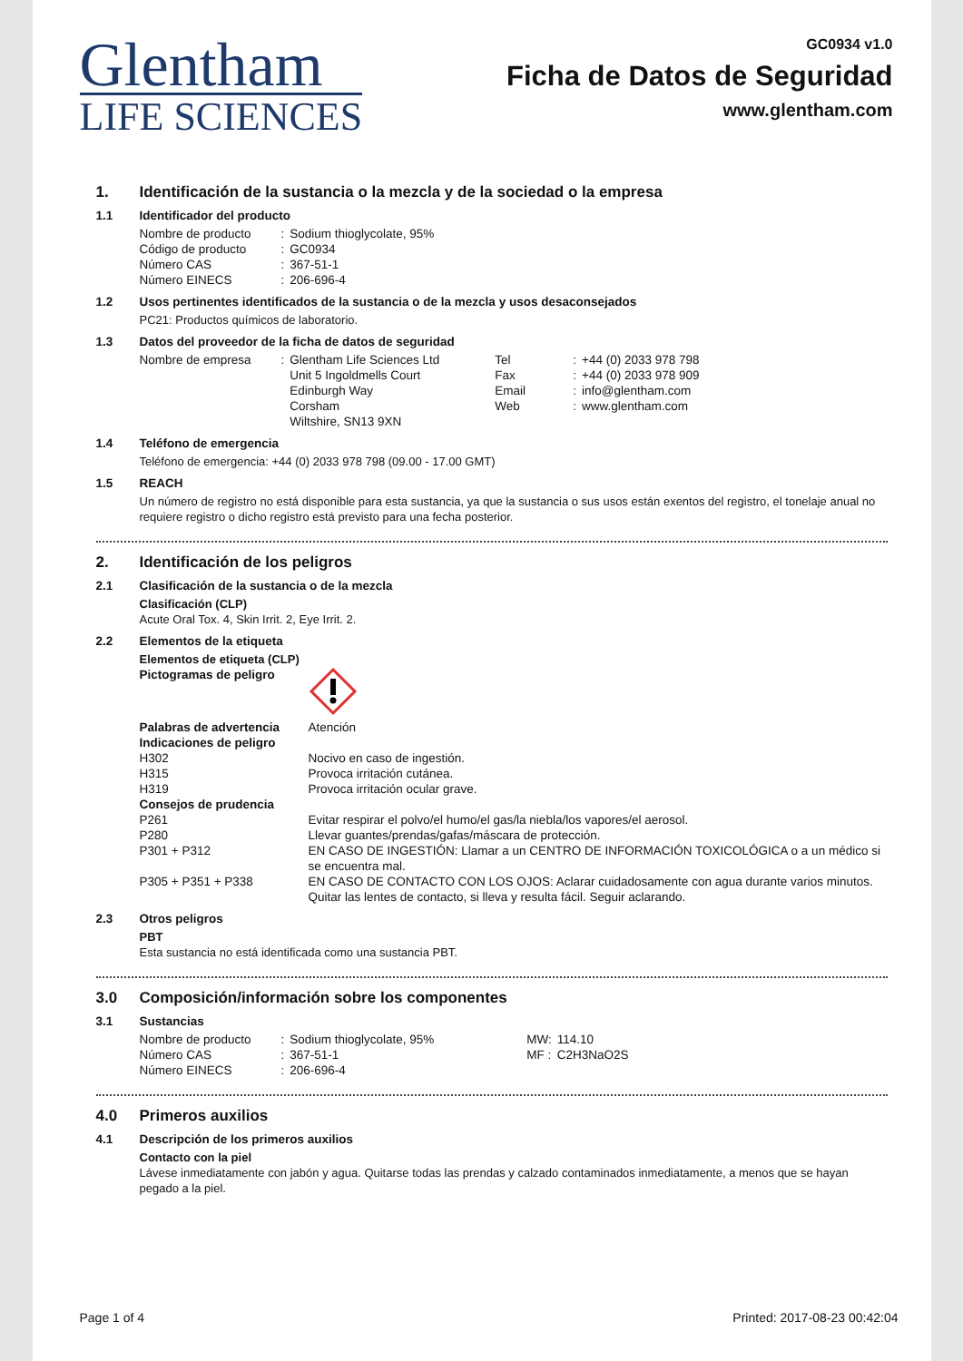Glentham
LIFE SCIENCES
GC0934 v1.0
Ficha de Datos de Seguridad
www.glentham.com
1. Identificación de la sustancia o la mezcla y de la sociedad o la empresa
1.1 Identificador del producto
| Nombre de producto | : | Sodium thioglycolate, 95% |
| Código de producto | : | GC0934 |
| Número CAS | : | 367-51-1 |
| Número EINECS | : | 206-696-4 |
1.2 Usos pertinentes identificados de la sustancia o de la mezcla y usos desaconsejados
PC21: Productos químicos de laboratorio.
1.3 Datos del proveedor de la ficha de datos de seguridad
| Nombre de empresa | : | Glentham Life Sciences Ltd Unit 5 Ingoldmells Court Edinburgh Way Corsham Wiltshire, SN13 9XN | Tel Fax Email Web | : : : : | +44 (0) 2033 978 798 +44 (0) 2033 978 909 info@glentham.com www.glentham.com |
1.4 Teléfono de emergencia
Teléfono de emergencia: +44 (0) 2033 978 798 (09.00 - 17.00 GMT)
1.5 REACH
Un número de registro no está disponible para esta sustancia, ya que la sustancia o sus usos están exentos del registro, el tonelaje anual no requiere registro o dicho registro está previsto para una fecha posterior.
2. Identificación de los peligros
2.1 Clasificación de la sustancia o de la mezcla
Clasificación (CLP)
Acute Oral Tox. 4, Skin Irrit. 2, Eye Irrit. 2.
2.2 Elementos de la etiqueta
Elementos de etiqueta (CLP)
| Pictogramas de peligro | |
| Palabras de advertencia | Atención |
| Indicaciones de peligro | |
| H302 | Nocivo en caso de ingestión. |
| H315 | Provoca irritación cutánea. |
| H319 | Provoca irritación ocular grave. |
| Consejos de prudencia | |
| P261 | Evitar respirar el polvo/el humo/el gas/la niebla/los vapores/el aerosol. |
| P280 | Llevar guantes/prendas/gafas/máscara de protección. |
| P301 + P312 | EN CASO DE INGESTIÓN: Llamar a un CENTRO DE INFORMACIÓN TOXICOLÓGICA o a un médico si se encuentra mal. |
| P305 + P351 + P338 | EN CASO DE CONTACTO CON LOS OJOS: Aclarar cuidadosamente con agua durante varios minutos. Quitar las lentes de contacto, si lleva y resulta fácil. Seguir aclarando. |
2.3 Otros peligros
PBT
Esta sustancia no está identificada como una sustancia PBT.
3.0 Composición/información sobre los componentes
3.1 Sustancias
| Nombre de producto | : | Sodium thioglycolate, 95% | MW: | 114.10 |
| Número CAS | : | 367-51-1 | MF : | C2H3NaO2S |
| Número EINECS | : | 206-696-4 | | |
4.0 Primeros auxilios
4.1 Descripción de los primeros auxilios
Contacto con la piel
Lávese inmediatamente con jabón y agua. Quitarse todas las prendas y calzado contaminados inmediatamente, a menos que se hayan pegado a la piel.
Page 1 of 4 Printed: 2017-08-23 00:42:04